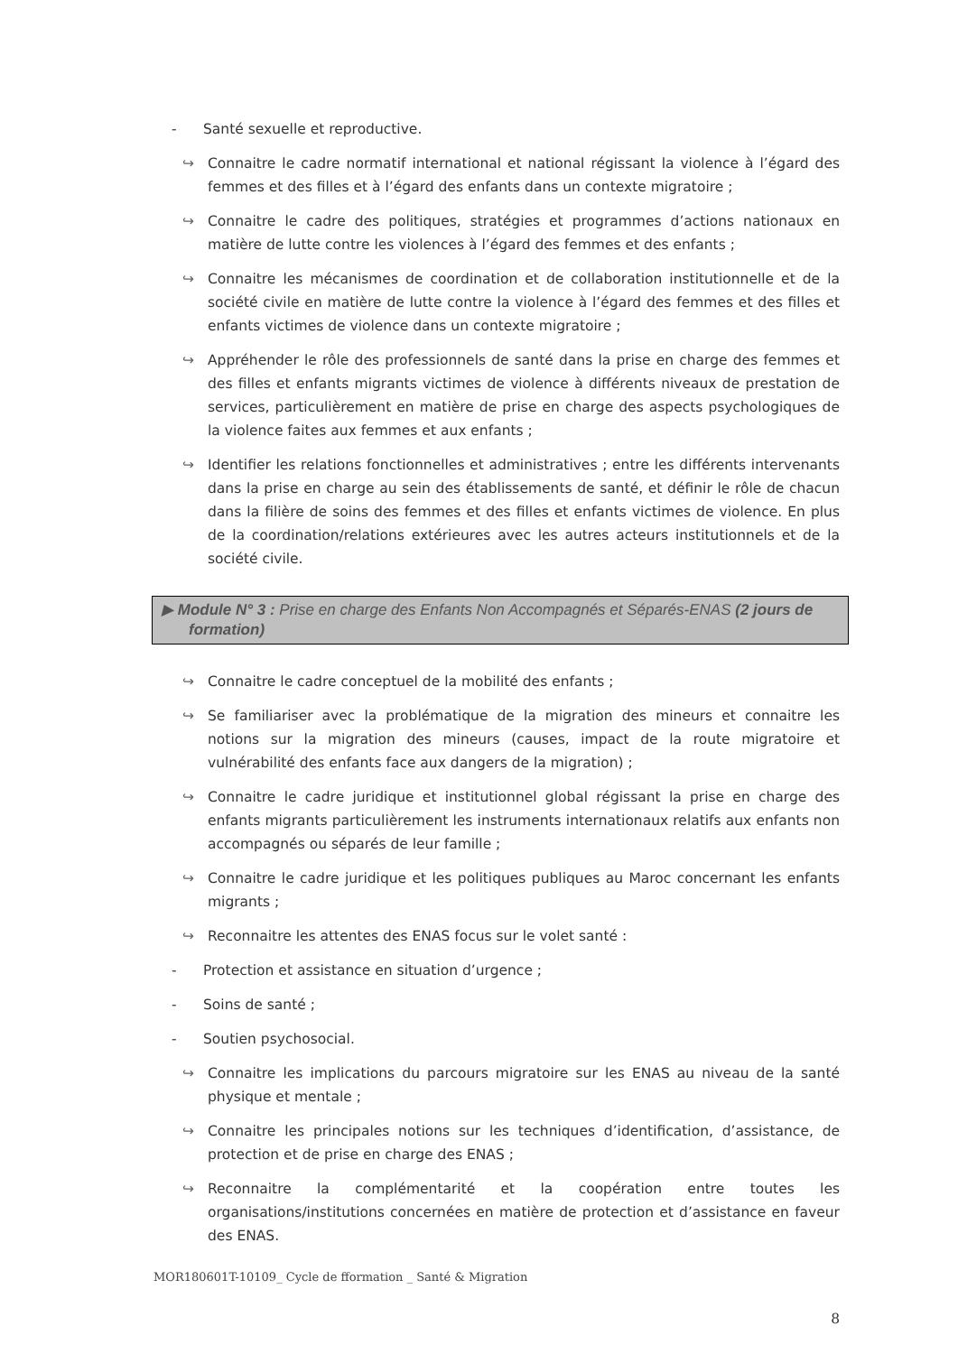- Santé sexuelle et reproductive.
↪ Connaitre le cadre normatif international et national régissant la violence à l’égard des femmes et des filles et à l’égard des enfants dans un contexte migratoire ;
↪ Connaitre le cadre des politiques, stratégies et programmes d’actions nationaux en matière de lutte contre les violences à l’égard des femmes et des enfants ;
↪ Connaitre les mécanismes de coordination et de collaboration institutionnelle et de la société civile en matière de lutte contre la violence à l’égard des femmes et des filles et enfants victimes de violence dans un contexte migratoire ;
↪ Appréhender le rôle des professionnels de santé dans la prise en charge des femmes et des filles et enfants migrants victimes de violence à différents niveaux de prestation de services, particulièrement en matière de prise en charge des aspects psychologiques de la violence faites aux femmes et aux enfants ;
↪ Identifier les relations fonctionnelles et administratives ; entre les différents intervenants dans la prise en charge au sein des établissements de santé, et définir le rôle de chacun dans la filière de soins des femmes et des filles et enfants victimes de violence. En plus de la coordination/relations extérieures avec les autres acteurs institutionnels et de la société civile.
▶ Module N° 3 : Prise en charge des Enfants Non Accompagnés et Séparés-ENAS (2 jours de formation)
↪ Connaitre le cadre conceptuel de la mobilité des enfants ;
↪ Se familiariser avec la problématique de la migration des mineurs et connaitre les notions sur la migration des mineurs (causes, impact de la route migratoire et vulnérabilité des enfants face aux dangers de la migration) ;
↪ Connaitre le cadre juridique et institutionnel global régissant la prise en charge des enfants migrants particulièrement les instruments internationaux relatifs aux enfants non accompagnés ou séparés de leur famille ;
↪ Connaitre le cadre juridique et les politiques publiques au Maroc concernant les enfants migrants ;
↪ Reconnaitre les attentes des ENAS focus sur le volet santé :
- Protection et assistance en situation d’urgence ;
- Soins de santé ;
- Soutien psychosocial.
↪ Connaitre les implications du parcours migratoire sur les ENAS au niveau de la santé physique et mentale ;
↪ Connaitre les principales notions sur les techniques d’identification, d’assistance, de protection et de prise en charge des ENAS ;
↪ Reconnaitre la complémentarité et la coopération entre toutes les organisations/institutions concernées en matière de protection et d’assistance en faveur des ENAS.
MOR180601T-10109_ Cycle de fformation _ Santé & Migration
8